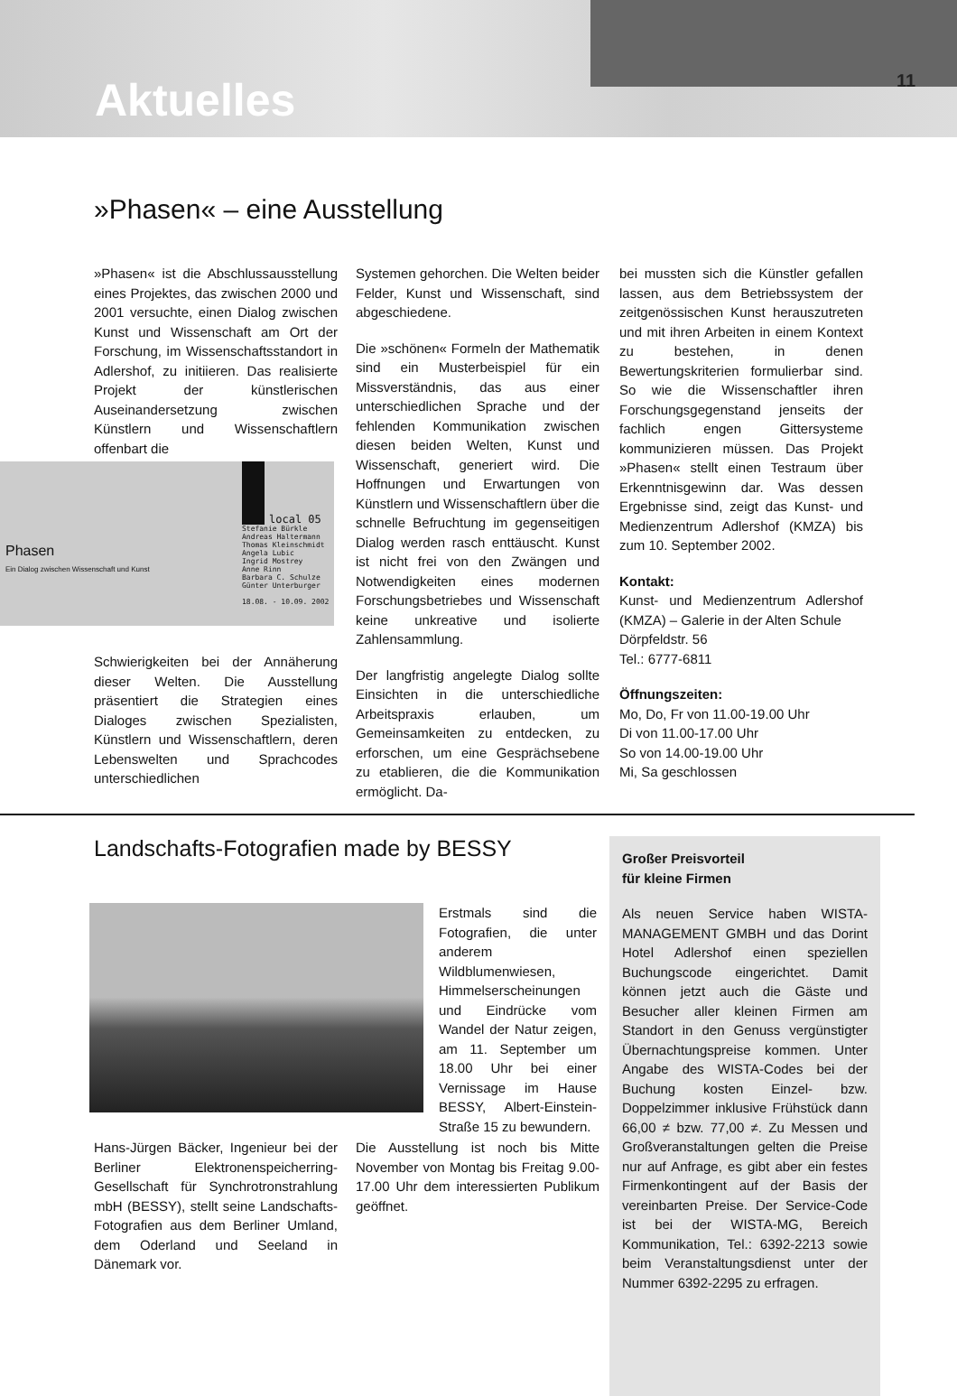Aktuelles 11
»Phasen« – eine Ausstellung
»Phasen« ist die Abschlussausstellung eines Projektes, das zwischen 2000 und 2001 versuchte, einen Dialog zwischen Kunst und Wissenschaft am Ort der Forschung, im Wissenschaftsstandort in Adlershof, zu initiieren. Das realisierte Projekt der künstlerischen Auseinandersetzung zwischen Künstlern und Wissenschaftlern offenbart die
Phasen
Ein Dialog zwischen Wissenschaft und Kunst
local 05
Stefanie Bürkle
Andreas Haltermann
Thomas Kleinschmidt
Angela Lubic
Ingrid Mostrey
Anne Rinn
Barbara C. Schulze
Günter Unterburger
18.08. - 10.09. 2002
Schwierigkeiten bei der Annäherung dieser Welten. Die Ausstellung präsentiert die Strategien eines Dialoges zwischen Spezialisten, Künstlern und Wissenschaftlern, deren Lebenswelten und Sprachcodes unterschiedlichen
Systemen gehorchen. Die Welten beider Felder, Kunst und Wissenschaft, sind abgeschiedene.
Die »schönen« Formeln der Mathematik sind ein Musterbeispiel für ein Missverständnis, das aus einer unterschiedlichen Sprache und der fehlenden Kommunikation zwischen diesen beiden Welten, Kunst und Wissenschaft, generiert wird. Die Hoffnungen und Erwartungen von Künstlern und Wissenschaftlern über die schnelle Befruchtung im gegenseitigen Dialog werden rasch enttäuscht. Kunst ist nicht frei von den Zwängen und Notwendigkeiten eines modernen Forschungsbetriebes und Wissenschaft keine unkreative und isolierte Zahlensammlung.
Der langfristig angelegte Dialog sollte Einsichten in die unterschiedliche Arbeitspraxis erlauben, um Gemeinsamkeiten zu entdecken, zu erforschen, um eine Gesprächsebene zu etablieren, die die Kommunikation ermöglicht. Da-
bei mussten sich die Künstler gefallen lassen, aus dem Betriebssystem der zeitgenössischen Kunst herauszutreten und mit ihren Arbeiten in einem Kontext zu bestehen, in denen Bewertungskriterien formulierbar sind. So wie die Wissenschaftler ihren Forschungsgegenstand jenseits der fachlich engen Gittersysteme kommunizieren müssen. Das Projekt »Phasen« stellt einen Testraum über Erkenntnisgewinn dar. Was dessen Ergebnisse sind, zeigt das Kunst- und Medienzentrum Adlershof (KMZA) bis zum 10. September 2002.
Kontakt:
Kunst- und Medienzentrum Adlershof (KMZA) – Galerie in der Alten Schule
Dörpfeldstr. 56
Tel.: 6777-6811
Öffnungszeiten:
Mo, Do, Fr von 11.00-19.00 Uhr
Di von 11.00-17.00 Uhr
So von 14.00-19.00 Uhr
Mi, Sa geschlossen
Landschafts-Fotografien made by BESSY
Erstmals sind die Fotografien, die unter anderem Wildblumenwiesen, Himmelserscheinungen und Eindrücke vom Wandel der Natur zeigen, am 11. September um 18.00 Uhr bei einer Vernissage im Hause BESSY, Albert-Einstein-Straße 15 zu bewundern.
Hans-Jürgen Bäcker, Ingenieur bei der Berliner Elektronenspeicherring-Gesellschaft für Synchrotronstrahlung mbH (BESSY), stellt seine Landschafts-Fotografien aus dem Berliner Umland, dem Oderland und Seeland in Dänemark vor.
Die Ausstellung ist noch bis Mitte November von Montag bis Freitag 9.00-17.00 Uhr dem interessierten Publikum geöffnet.
Großer Preisvorteil
für kleine Firmen
Als neuen Service haben WISTA-MANAGEMENT GMBH und das Dorint Hotel Adlershof einen speziellen Buchungscode eingerichtet. Damit können jetzt auch die Gäste und Besucher aller kleinen Firmen am Standort in den Genuss vergünstigter Übernachtungspreise kommen. Unter Angabe des WISTA-Codes bei der Buchung kosten Einzel- bzw. Doppelzimmer inklusive Frühstück dann 66,00 ≠ bzw. 77,00 ≠. Zu Messen und Großveranstaltungen gelten die Preise nur auf Anfrage, es gibt aber ein festes Firmenkontingent auf der Basis der vereinbarten Preise. Der Service-Code ist bei der WISTA-MG, Bereich Kommunikation, Tel.: 6392-2213 sowie beim Veranstaltungsdienst unter der Nummer 6392-2295 zu erfragen.